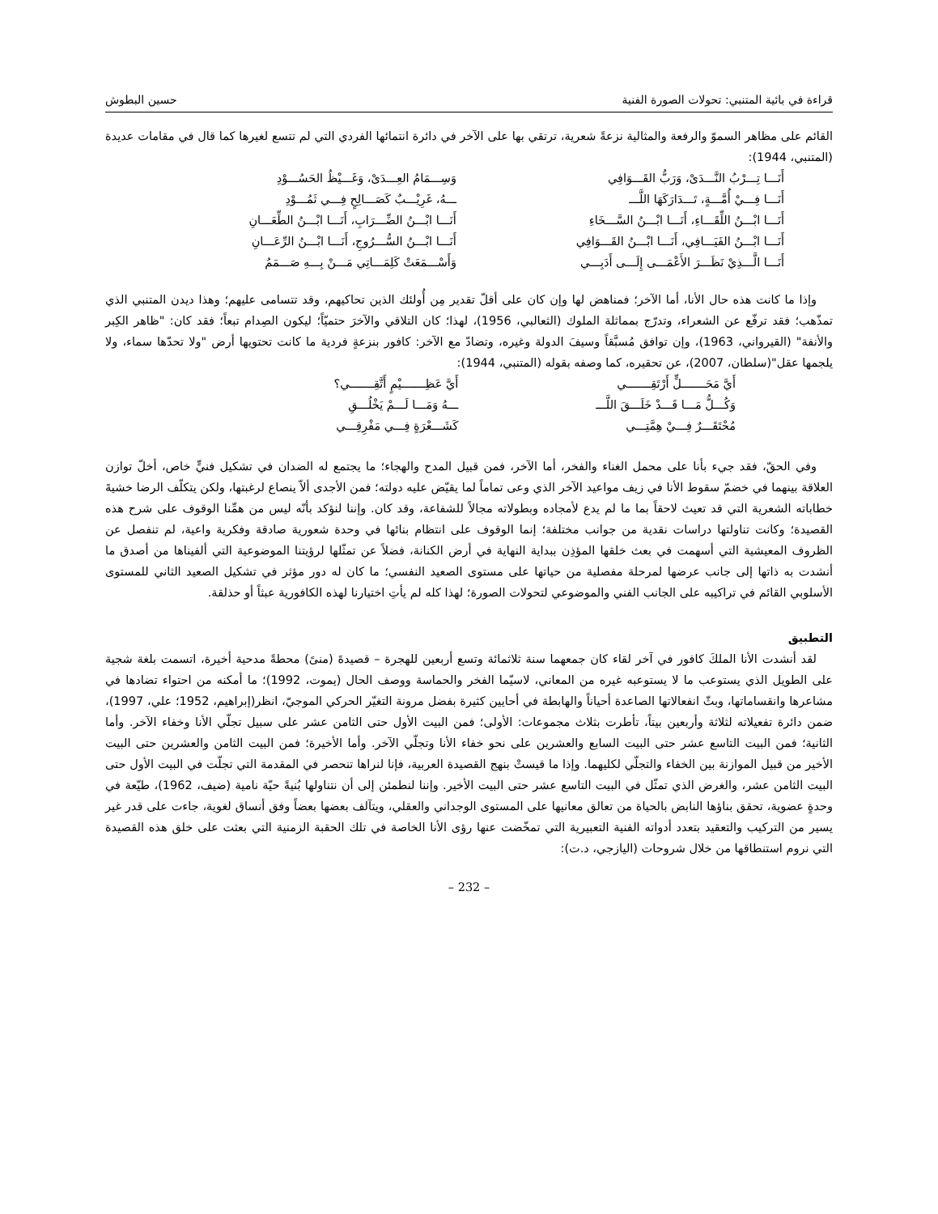قراءة في بائية المتنبي: تحولات الصورة الفنية حسين البطوش
القائم على مظاهر السموّ والرفعة والمثالية نزعةً شعرية، ترتقي بها على الآخر في دائرة انتمائها الفردي التي لم تتسع لغيرها كما قال في مقامات عديدة (المتنبي، 1944):
أَنَـــا تِـــرْبُ النَّـــدَىْ، وَرَبُّ القَـــوَافِي وَسِـــمَامُ العِـــدَىْ، وَغَـــيْظُ الحَسُـــوْدِ
أَنَـــا فِـــيْ أُمَّـــةٍ، تَـــدَارَكَهَا اللَّـــ ـــهُ، غَرِيْـــبٌ كَصَـــالِحٍ فِـــي ثَمُـــوْدِ
أَنَـــا ابْـــنُ اللِّقَـــاءِ، أَنَـــا ابْـــنُ السَّـــخَاءِ أَنَـــا ابْـــنُ الضِّـــرَابِ، أَنَـــا ابْـــنُ الطِّعَـــانِ
أَنَـــا ابْـــنُ الفَيَـــافِي، أَنَـــا ابْـــنُ القَـــوَافِي أَنَـــا ابْـــنُ السُّـــرُوجِ، أَنَـــا ابْـــنُ الرِّعَـــانِ
أَنَـــا الَّـــذِيْ نَظَـــرَ الأَعْمَـــى إِلَـــى أَدَبِـــي وَأَسْـــمَعَتْ كَلِمَـــاتِي مَـــنْ بِـــهِ صَـــمَمُ
وإذا ما كانت هذه حال الأنا، أما الآخر؛ فمناهض لها وإن كان على أقلّ تقدير مِن أُولئك الذين تحاكيهم، وقد تتسامى عليهم؛ وهذا ديدن المتنبي الذي تمذّهب؛ فقد ترفّع عن الشعراء، وتدرّج بمماثلة الملوك (الثعالبي، 1956)، لهذا؛ كان التلاقي والآخرَ حتميّاً؛ ليكون الصِدام تبعاً؛ فقد كان: "ظاهر الكِبر والأنفة" (القيرواني، 1963)، وإن توافق مُسبَّقاً وسيفَ الدولة وغيره، وتضادّ مع الآخر: كافور بنزعةٍ فردية ما كانت تحتويها أرض "ولا تحدّها سماء، ولا يلجمها عقل"(سلطان، 2007)، عن تحقيره، كما وصفه بقوله (المتنبي، 1944):
أَيَّ مَحَـــــــلٍّ أَرْتَقِـــــــي أَيَّ عَظِـــــــيْمٍ أَتَّقِـــــــي؟
وَكُـــلُّ مَـــا قَـــدْ خَلَـــقَ اللَّـــ ـــهُ وَمَـــا لَـــمْ يَخْلُـــقِ
مُحْتَقَـــرٌ فِـــيْ هِمَّتِـــي كَشَـــعْرَةٍ فِـــي مَفْرِقِـــي
وفي الحقّ، فقد جيء بأنا على محمل الغناء والفخر، أما الآخر، فمن قبيل المدح والهجاء؛ ما يجتمع له الضدان في تشكيل فنيٍّ خاص، أخلّ توازن العلاقة بينهما في خضمّ سقوط الأنا في زيف مواعيد الآخر الذي وعى تماماً لما يقيّض عليه دولته؛ فمن الأجدى ألاّ ينصاع لرغبتها، ولكن يتكلّف الرضا خشيةَ خطاباته الشعرية التي قد تعيث لاحقاً بما ما لم يدع لأمجاده وبطولاته مجالاً للشفاعة، وقد كان. وإننا لنؤكد بأنّه ليس من همِّنا الوقوف على شرح هذه القصيدة؛ وكانت تناولتها دراسات نقدية من جوانب مختلفة؛ إنما الوقوف على انتظام بنائها في وحدة شعورية صادقة وفكرية واعية، لم تنفصل عن الظروف المعيشية التي أسهمت في بعث خلقها المؤذِن ببداية النهاية في أرض الكنانة، فضلاً عن تمثّلها لرؤيتنا الموضوعية التي ألفيناها من أصدق ما أنشدت به ذاتها إلى جانب عرضها لمرحلة مفصلية من حياتها على مستوى الصعيد النفسي؛ ما كان له دور مؤثر في تشكيل الصعيد الثاني للمستوى الأسلوبي القائم في تراكيبه على الجانب الفني والموضوعي لتحولات الصورة؛ لهذا كله لم يأتِ اختيارنا لهذه الكافورية عبثاً أو حذلقة.
التطبيق
لقد أنشدت الأنا الملكَ كافور في آخر لقاء كان جمعهما سنة ثلاثمائة وتسع أربعين للهجرة – قصيدةَ (منىً) محطةً مدحية أخيرة، اتسمت بلغة شجية على الطويل الذي يستوعب ما لا يستوعبه غيره من المعاني، لاسيّما الفخر والحماسة ووصف الحال (يموت، 1992)؛ ما أمكنه من احتواء تضادها في مشاعرها وانقساماتها، وبثّ انفعالاتها الصاعدة أحياناً والهابطة في أحايين كثيرة بفضل مرونة التغيّر الحركي الموجيّ، انظر(إبراهيم، 1952؛ علي، 1997)، ضمن دائرة تفعيلاته لثلاثة وأربعين بيتاً، تأطرت بثلاث مجموعات: الأولى؛ فمن البيت الأول حتى الثامن عشر على سبيل تجلّي الأنا وخفاء الآخر. وأما الثانية؛ فمن البيت التاسع عشر حتى البيت السابع والعشرين على نحو خفاء الأنا وتجلّي الآخر. وأما الأخيرة؛ فمن البيت الثامن والعشرين حتى البيت الأخير من قبيل الموازنة بين الخفاء والتجلّي لكليهما. وإذا ما قيستْ بنهج القصيدة العربية، فإنا لنراها تنحصر في المقدمة التي تجلّت في البيت الأول حتى البيت الثامن عشر، والغرض الذي تمثّل في البيت التاسع عشر حتى البيت الأخير. وإننا لنطمئن إلى أن نتناولها بُنيةً حيّة نامية (ضيف، 1962)، طيّعة في وحدةٍ عضوية، تحقق بناؤها النابض بالحياة من تعالق معانيها على المستوى الوجداني والعقلي، ويتآلف بعضها بعضاً وفق أنساق لغوية، جاءت على قدر غير يسير من التركيب والتعقيد بتعدد أدواته الفنية التعبيرية التي تمخّضت عنها رؤى الأنا الخاصة في تلك الحقبة الزمنية التي بعثت على خلق هذه القصيدة التي نروم استنطاقها من خلال شروحات (اليازجي، د.ت):
– 232 –